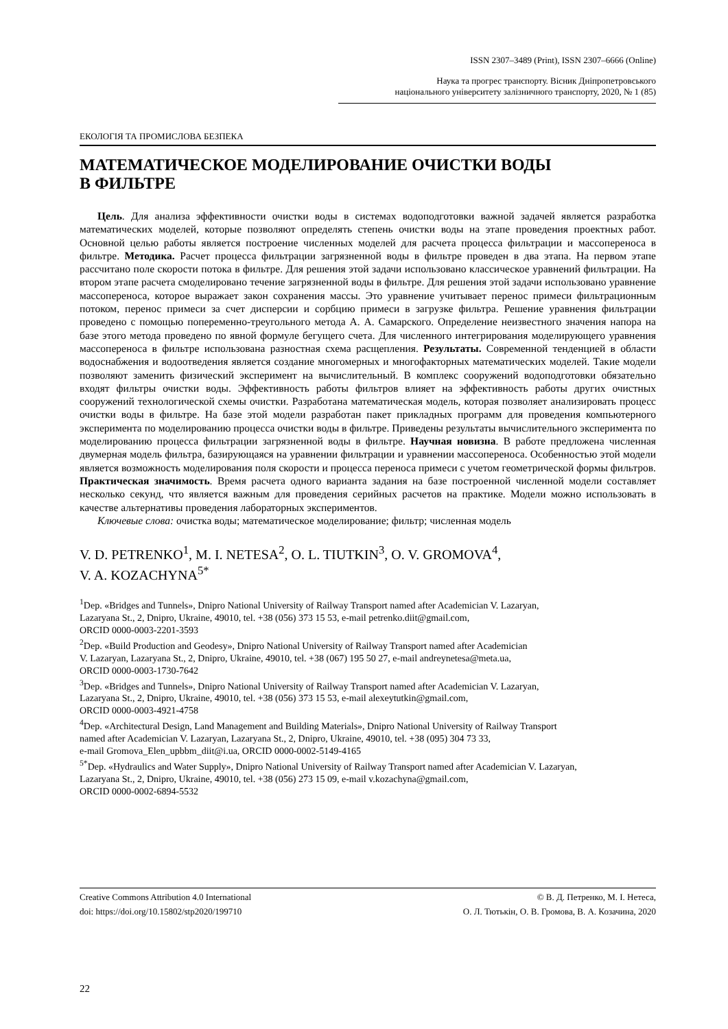ISSN 2307–3489 (Print), ISSN 2307–6666 (Online)
Наука та прогрес транспорту. Вісник Дніпропетровського
національного університету залізничного транспорту, 2020, № 1 (85)
ЕКОЛОГІЯ ТА ПРОМИСЛОВА БЕЗПЕКА
МАТЕМАТИЧЕСКОЕ МОДЕЛИРОВАНИЕ ОЧИСТКИ ВОДЫ
В ФИЛЬТРЕ
Цель. Для анализа эффективности очистки воды в системах водоподготовки важной задачей является разработка математических моделей, которые позволяют определять степень очистки воды на этапе проведения проектных работ. Основной целью работы является построение численных моделей для расчета процесса фильтрации и массопереноса в фильтре. Методика. Расчет процесса фильтрации загрязненной воды в фильтре проведен в два этапа. На первом этапе рассчитано поле скорости потока в фильтре. Для решения этой задачи использовано классическое уравнений фильтрации. На втором этапе расчета смоделировано течение загрязненной воды в фильтре. Для решения этой задачи использовано уравнение массопереноса, которое выражает закон сохранения массы. Это уравнение учитывает перенос примеси фильтрационным потоком, перенос примеси за счет дисперсии и сорбцию примеси в загрузке фильтра. Решение уравнения фильтрации проведено с помощью попеременно-треугольного метода А. А. Самарского. Определение неизвестного значения напора на базе этого метода проведено по явной формуле бегущего счета. Для численного интегрирования моделирующего уравнения массопереноса в фильтре использована разностная схема расщепления. Результаты. Современной тенденцией в области водоснабжения и водоотведения является создание многомерных и многофакторных математических моделей. Такие модели позволяют заменить физический эксперимент на вычислительный. В комплекс сооружений водоподготовки обязательно входят фильтры очистки воды. Эффективность работы фильтров влияет на эффективность работы других очистных сооружений технологической схемы очистки. Разработана математическая модель, которая позволяет анализировать процесс очистки воды в фильтре. На базе этой модели разработан пакет прикладных программ для проведения компьютерного эксперимента по моделированию процесса очистки воды в фильтре. Приведены результаты вычислительного эксперимента по моделированию процесса фильтрации загрязненной воды в фильтре. Научная новизна. В работе предложена численная двумерная модель фильтра, базирующаяся на уравнении фильтрации и уравнении массопереноса. Особенностью этой модели является возможность моделирования поля скорости и процесса переноса примеси с учетом геометрической формы фильтров. Практическая значимость. Время расчета одного варианта задания на базе построенной численной модели составляет несколько секунд, что является важным для проведения серийных расчетов на практике. Модели можно использовать в качестве альтернативы проведения лабораторных экспериментов.
Ключевые слова: очистка воды; математическое моделирование; фильтр; численная модель
V. D. PETRENKO<sup>1</sup>, M. I. NETESA<sup>2</sup>, O. L. TIUTKIN<sup>3</sup>, O. V. GROMOVA<sup>4</sup>,
V. A. KOZACHYNA<sup>5*</sup>
<sup>1</sup> Dep. «Bridges and Tunnels», Dnipro National University of Railway Transport named after Academician V. Lazaryan,
Lazaryana St., 2, Dnipro, Ukraine, 49010, tel. +38 (056) 373 15 53, e-mail petrenko.diit@gmail.com,
ORCID 0000-0003-2201-3593
<sup>2</sup> Dep. «Build Production and Geodesy», Dnipro National University of Railway Transport named after Academician
V. Lazaryan, Lazaryana St., 2, Dnipro, Ukraine, 49010, tel. +38 (067) 195 50 27, e-mail andreynetesa@meta.ua,
ORCID 0000-0003-1730-7642
<sup>3</sup> Dep. «Bridges and Tunnels», Dnipro National University of Railway Transport named after Academician V. Lazaryan,
Lazaryana St., 2, Dnipro, Ukraine, 49010, tel. +38 (056) 373 15 53, e-mail alexeytutkin@gmail.com,
ORCID 0000-0003-4921-4758
<sup>4</sup> Dep. «Architectural Design, Land Management and Building Materials», Dnipro National University of Railway Transport
named after Academician V. Lazaryan, Lazaryana St., 2, Dnipro, Ukraine, 49010, tel. +38 (095) 304 73 33,
e-mail Gromova_Elen_upbbm_diit@i.ua, ORCID 0000-0002-5149-4165
<sup>5*</sup>Dep. «Hydraulics and Water Supply», Dnipro National University of Railway Transport named after Academician V. Lazaryan,
Lazaryana St., 2, Dnipro, Ukraine, 49010, tel. +38 (056) 273 15 09, e-mail v.kozachyna@gmail.com,
ORCID 0000-0002-6894-5532
Creative Commons Attribution 4.0 International
doi: https://doi.org/10.15802/stp2020/199710
© В. Д. Петренко, М. І. Нетеса,
О. Л. Тютькін, О. В. Громова, В. А. Козачина, 2020
22